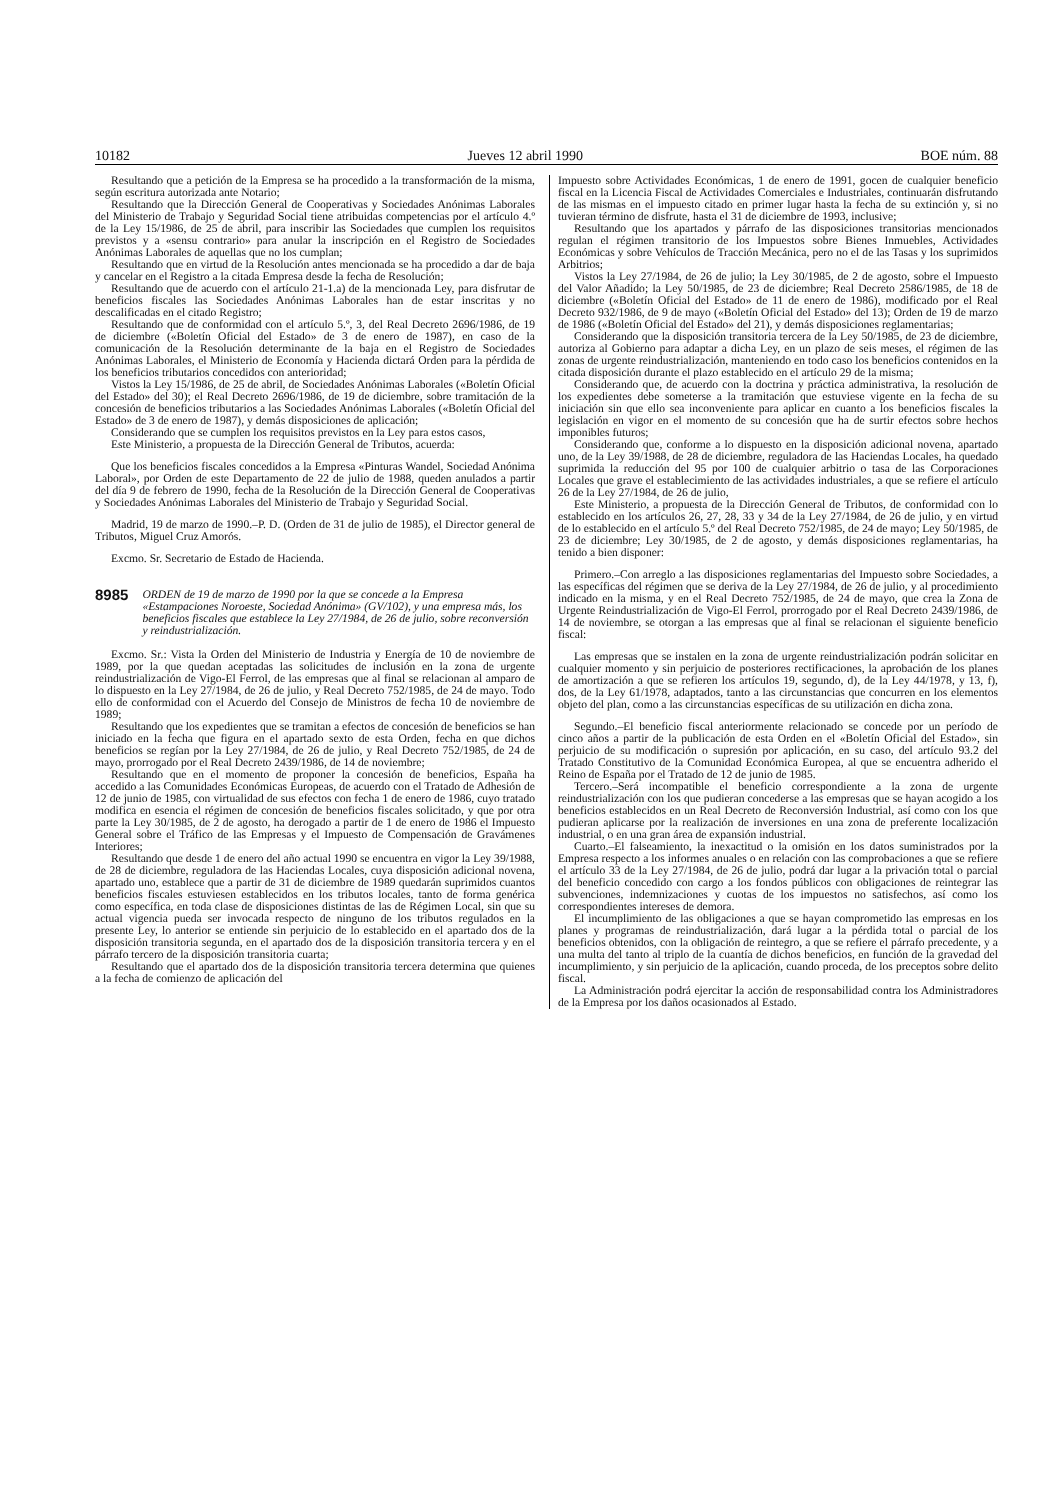10182 Jueves 12 abril 1990 BOE núm. 88
Resultando que a petición de la Empresa se ha procedido a la transformación de la misma, según escritura autorizada ante Notario;
Resultando que la Dirección General de Cooperativas y Sociedades Anónimas Laborales del Ministerio de Trabajo y Seguridad Social tiene atribuidas competencias por el artículo 4.º de la Ley 15/1986, de 25 de abril, para inscribir las Sociedades que cumplen los requisitos previstos y a «sensu contrario» para anular la inscripción en el Registro de Sociedades Anónimas Laborales de aquellas que no los cumplan;
Resultando que en virtud de la Resolución antes mencionada se ha procedido a dar de baja y cancelar en el Registro a la citada Empresa desde la fecha de Resolución;
Resultando que de acuerdo con el artículo 21-1.a) de la mencionada Ley, para disfrutar de beneficios fiscales las Sociedades Anónimas Laborales han de estar inscritas y no descalificadas en el citado Registro;
Resultando que de conformidad con el artículo 5.º, 3, del Real Decreto 2696/1986, de 19 de diciembre («Boletín Oficial del Estado» de 3 de enero de 1987), en caso de la comunicación de la Resolución determinante de la baja en el Registro de Sociedades Anónimas Laborales, el Ministerio de Economía y Hacienda dictará Orden para la pérdida de los beneficios tributarios concedidos con anterioridad;
Vistos la Ley 15/1986, de 25 de abril, de Sociedades Anónimas Laborales («Boletín Oficial del Estado» del 30); el Real Decreto 2696/1986, de 19 de diciembre, sobre tramitación de la concesión de beneficios tributarios a las Sociedades Anónimas Laborales («Boletín Oficial del Estado» de 3 de enero de 1987), y demás disposiciones de aplicación;
Considerando que se cumplen los requisitos previstos en la Ley para estos casos,
Este Ministerio, a propuesta de la Dirección General de Tributos, acuerda:
Que los beneficios fiscales concedidos a la Empresa «Pinturas Wandel, Sociedad Anónima Laboral», por Orden de este Departamento de 22 de julio de 1988, queden anulados a partir del día 9 de febrero de 1990, fecha de la Resolución de la Dirección General de Cooperativas y Sociedades Anónimas Laborales del Ministerio de Trabajo y Seguridad Social.
Madrid, 19 de marzo de 1990.–P. D. (Orden de 31 de julio de 1985), el Director general de Tributos, Miguel Cruz Amorós.
Excmo. Sr. Secretario de Estado de Hacienda.
8985 ORDEN de 19 de marzo de 1990 por la que se concede a la Empresa «Estampaciones Noroeste, Sociedad Anónima» (GV/102), y una empresa más, los beneficios fiscales que establece la Ley 27/1984, de 26 de julio, sobre reconversión y reindustrialización.
Excmo. Sr.: Vista la Orden del Ministerio de Industria y Energía de 10 de noviembre de 1989, por la que quedan aceptadas las solicitudes de inclusión en la zona de urgente reindustrialización de Vigo-El Ferrol, de las empresas que al final se relacionan al amparo de lo dispuesto en la Ley 27/1984, de 26 de julio, y Real Decreto 752/1985, de 24 de mayo. Todo ello de conformidad con el Acuerdo del Consejo de Ministros de fecha 10 de noviembre de 1989;
Resultando que los expedientes que se tramitan a efectos de concesión de beneficios se han iniciado en la fecha que figura en el apartado sexto de esta Orden, fecha en que dichos beneficios se regían por la Ley 27/1984, de 26 de julio, y Real Decreto 752/1985, de 24 de mayo, prorrogado por el Real Decreto 2439/1986, de 14 de noviembre;
Resultando que en el momento de proponer la concesión de beneficios, España ha accedido a las Comunidades Económicas Europeas, de acuerdo con el Tratado de Adhesión de 12 de junio de 1985, con virtualidad de sus efectos con fecha 1 de enero de 1986, cuyo tratado modifica en esencia el régimen de concesión de beneficios fiscales solicitado, y que por otra parte la Ley 30/1985, de 2 de agosto, ha derogado a partir de 1 de enero de 1986 el Impuesto General sobre el Tráfico de las Empresas y el Impuesto de Compensación de Gravámenes Interiores;
Resultando que desde 1 de enero del año actual 1990 se encuentra en vigor la Ley 39/1988, de 28 de diciembre, reguladora de las Haciendas Locales, cuya disposición adicional novena, apartado uno, establece que a partir de 31 de diciembre de 1989 quedarán suprimidos cuantos beneficios fiscales estuviesen establecidos en los tributos locales, tanto de forma genérica como específica, en toda clase de disposiciones distintas de las de Régimen Local, sin que su actual vigencia pueda ser invocada respecto de ninguno de los tributos regulados en la presente Ley, lo anterior se entiende sin perjuicio de lo establecido en el apartado dos de la disposición transitoria segunda, en el apartado dos de la disposición transitoria tercera y en el párrafo tercero de la disposición transitoria cuarta;
Resultando que el apartado dos de la disposición transitoria tercera determina que quienes a la fecha de comienzo de aplicación del
Impuesto sobre Actividades Económicas, 1 de enero de 1991, gocen de cualquier beneficio fiscal en la Licencia Fiscal de Actividades Comerciales e Industriales, continuarán disfrutando de las mismas en el impuesto citado en primer lugar hasta la fecha de su extinción y, si no tuvieran término de disfrute, hasta el 31 de diciembre de 1993, inclusive;
Resultando que los apartados y párrafo de las disposiciones transitorias mencionados regulan el régimen transitorio de los Impuestos sobre Bienes Inmuebles, Actividades Económicas y sobre Vehículos de Tracción Mecánica, pero no el de las Tasas y los suprimidos Arbitrios;
Vistos la Ley 27/1984, de 26 de julio; la Ley 30/1985, de 2 de agosto, sobre el Impuesto del Valor Añadido; la Ley 50/1985, de 23 de diciembre; Real Decreto 2586/1985, de 18 de diciembre («Boletín Oficial del Estado» de 11 de enero de 1986), modificado por el Real Decreto 932/1986, de 9 de mayo («Boletín Oficial del Estado» del 13); Orden de 19 de marzo de 1986 («Boletín Oficial del Estado» del 21), y demás disposiciones reglamentarias;
Considerando que la disposición transitoria tercera de la Ley 50/1985, de 23 de diciembre, autoriza al Gobierno para adaptar a dicha Ley, en un plazo de seis meses, el régimen de las zonas de urgente reindustrialización, manteniendo en todo caso los beneficios contenidos en la citada disposición durante el plazo establecido en el artículo 29 de la misma;
Considerando que, de acuerdo con la doctrina y práctica administrativa, la resolución de los expedientes debe someterse a la tramitación que estuviese vigente en la fecha de su iniciación sin que ello sea inconveniente para aplicar en cuanto a los beneficios fiscales la legislación en vigor en el momento de su concesión que ha de surtir efectos sobre hechos imponibles futuros;
Considerando que, conforme a lo dispuesto en la disposición adicional novena, apartado uno, de la Ley 39/1988, de 28 de diciembre, reguladora de las Haciendas Locales, ha quedado suprimida la reducción del 95 por 100 de cualquier arbitrio o tasa de las Corporaciones Locales que grave el establecimiento de las actividades industriales, a que se refiere el artículo 26 de la Ley 27/1984, de 26 de julio,
Este Ministerio, a propuesta de la Dirección General de Tributos, de conformidad con lo establecido en los artículos 26, 27, 28, 33 y 34 de la Ley 27/1984, de 26 de julio, y en virtud de lo establecido en el artículo 5.º del Real Decreto 752/1985, de 24 de mayo; Ley 50/1985, de 23 de diciembre; Ley 30/1985, de 2 de agosto, y demás disposiciones reglamentarias, ha tenido a bien disponer:
Primero.–Con arreglo a las disposiciones reglamentarias del Impuesto sobre Sociedades, a las específicas del régimen que se deriva de la Ley 27/1984, de 26 de julio, y al procedimiento indicado en la misma, y en el Real Decreto 752/1985, de 24 de mayo, que crea la Zona de Urgente Reindustrialización de Vigo-El Ferrol, prorrogado por el Real Decreto 2439/1986, de 14 de noviembre, se otorgan a las empresas que al final se relacionan el siguiente beneficio fiscal:
Las empresas que se instalen en la zona de urgente reindustrialización podrán solicitar en cualquier momento y sin perjuicio de posteriores rectificaciones, la aprobación de los planes de amortización a que se refieren los artículos 19, segundo, d), de la Ley 44/1978, y 13, f), dos, de la Ley 61/1978, adaptados, tanto a las circunstancias que concurren en los elementos objeto del plan, como a las circunstancias específicas de su utilización en dicha zona.
Segundo.–El beneficio fiscal anteriormente relacionado se concede por un período de cinco años a partir de la publicación de esta Orden en el «Boletín Oficial del Estado», sin perjuicio de su modificación o supresión por aplicación, en su caso, del artículo 93.2 del Tratado Constitutivo de la Comunidad Económica Europea, al que se encuentra adherido el Reino de España por el Tratado de 12 de junio de 1985.
Tercero.–Será incompatible el beneficio correspondiente a la zona de urgente reindustrialización con los que pudieran concederse a las empresas que se hayan acogido a los beneficios establecidos en un Real Decreto de Reconversión Industrial, así como con los que pudieran aplicarse por la realización de inversiones en una zona de preferente localización industrial, o en una gran área de expansión industrial.
Cuarto.–El falseamiento, la inexactitud o la omisión en los datos suministrados por la Empresa respecto a los informes anuales o en relación con las comprobaciones a que se refiere el artículo 33 de la Ley 27/1984, de 26 de julio, podrá dar lugar a la privación total o parcial del beneficio concedido con cargo a los fondos públicos con obligaciones de reintegrar las subvenciones, indemnizaciones y cuotas de los impuestos no satisfechos, así como los correspondientes intereses de demora.
El incumplimiento de las obligaciones a que se hayan comprometido las empresas en los planes y programas de reindustrialización, dará lugar a la pérdida total o parcial de los beneficios obtenidos, con la obligación de reintegro, a que se refiere el párrafo precedente, y a una multa del tanto al triplo de la cuantía de dichos beneficios, en función de la gravedad del incumplimiento, y sin perjuicio de la aplicación, cuando proceda, de los preceptos sobre delito fiscal.
La Administración podrá ejercitar la acción de responsabilidad contra los Administradores de la Empresa por los daños ocasionados al Estado.